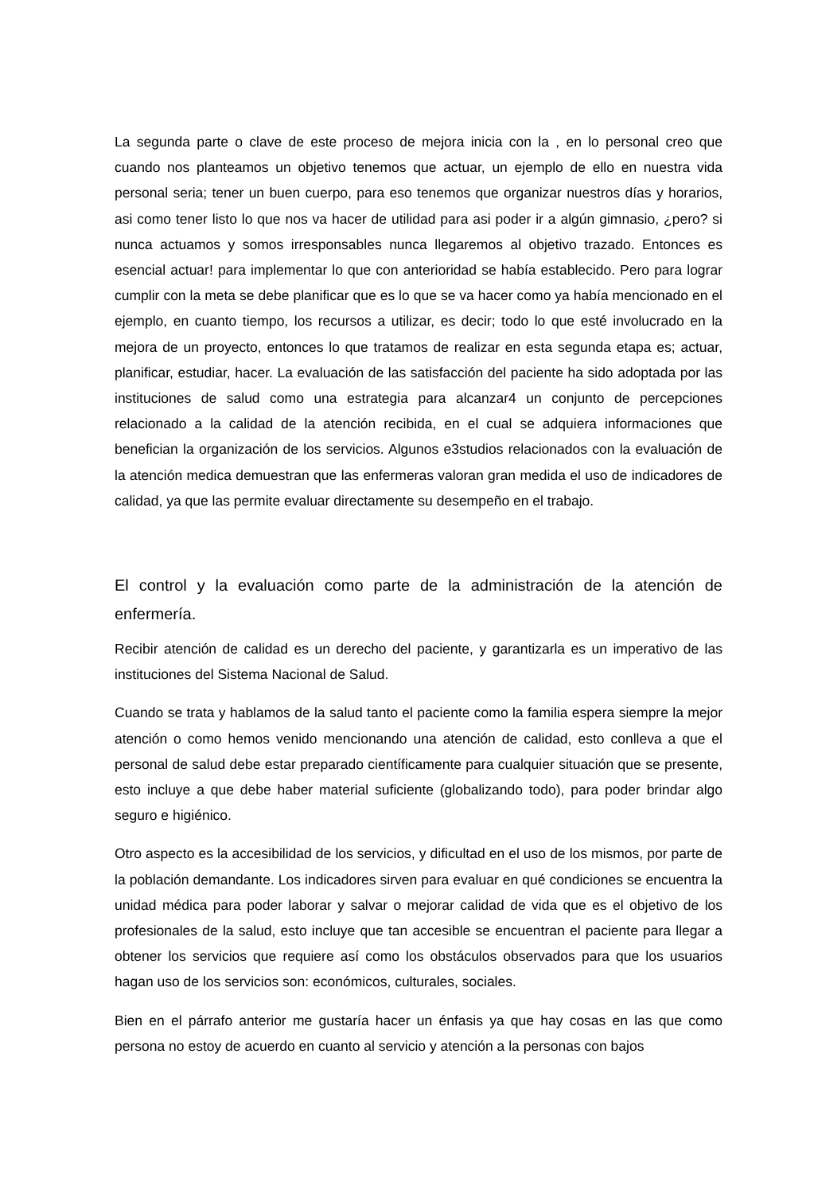La segunda parte o clave de este proceso de mejora inicia con la , en lo personal creo que cuando nos planteamos un objetivo tenemos que actuar, un ejemplo de ello en nuestra vida personal seria; tener un buen cuerpo, para eso tenemos que organizar nuestros días y horarios, asi como tener listo lo que nos va hacer de utilidad para asi poder ir a algún gimnasio, ¿pero? si nunca actuamos y somos irresponsables nunca llegaremos al objetivo trazado. Entonces es esencial actuar! para implementar lo que con anterioridad se había establecido. Pero para lograr cumplir con la meta se debe planificar que es lo que se va hacer como ya había mencionado en el ejemplo, en cuanto tiempo, los recursos a utilizar, es decir; todo lo que esté involucrado en la mejora de un proyecto, entonces lo que tratamos de realizar en esta segunda etapa es; actuar, planificar, estudiar, hacer. La evaluación de las satisfacción del paciente ha sido adoptada por las instituciones de salud como una estrategia para alcanzar4 un conjunto de percepciones relacionado a la calidad de la atención recibida, en el cual se adquiera informaciones que benefician la organización de los servicios. Algunos e3studios relacionados con la evaluación de la atención medica demuestran que las enfermeras valoran gran medida el uso de indicadores de calidad, ya que las permite evaluar directamente su desempeño en el trabajo.
El control y la evaluación como parte de la administración de la atención de enfermería.
Recibir atención de calidad es un derecho del paciente, y garantizarla es un imperativo de las instituciones del Sistema Nacional de Salud.
Cuando se trata y hablamos de la salud tanto el paciente como la familia espera siempre la mejor atención o como hemos venido mencionando una atención de calidad, esto conlleva a que el personal de salud debe estar preparado científicamente para cualquier situación que se presente, esto incluye a que debe haber material suficiente (globalizando todo), para poder brindar algo seguro e higiénico.
Otro aspecto es la accesibilidad de los servicios, y dificultad en el uso de los mismos, por parte de la población demandante. Los indicadores sirven para evaluar en qué condiciones se encuentra la unidad médica para poder laborar y salvar o mejorar calidad de vida que es el objetivo de los profesionales de la salud, esto incluye que tan accesible se encuentran el paciente para llegar a obtener los servicios que requiere así como los obstáculos observados para que los usuarios hagan uso de los servicios son: económicos, culturales, sociales.
Bien en el párrafo anterior me gustaría hacer un énfasis ya que hay cosas en las que como persona no estoy de acuerdo en cuanto al servicio y atención a la personas con bajos